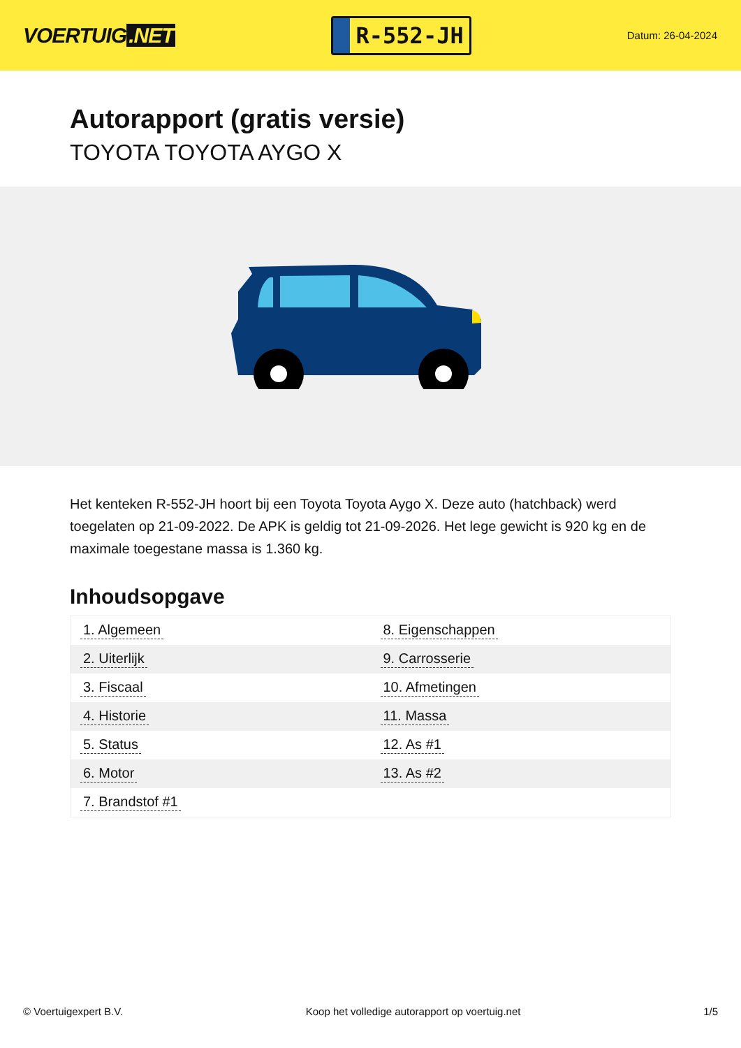VOERTUIG.NET
R-552-JH
Datum: 26-04-2024
Autorapport (gratis versie)
TOYOTA TOYOTA AYGO X
Het kenteken R-552-JH hoort bij een Toyota Toyota Aygo X. Deze auto (hatchback) werd toegelaten op 21-09-2022. De APK is geldig tot 21-09-2026. Het lege gewicht is 920 kg en de maximale toegestane massa is 1.360 kg.
Inhoudsopgave
| 1. Algemeen | 8. Eigenschappen |
| 2. Uiterlijk | 9. Carrosserie |
| 3. Fiscaal | 10. Afmetingen |
| 4. Historie | 11. Massa |
| 5. Status | 12. As #1 |
| 6. Motor | 13. As #2 |
| 7. Brandstof #1 | |
© Voertuigexpert B.V. Koop het volledige autorapport op voertuig.net 1/5